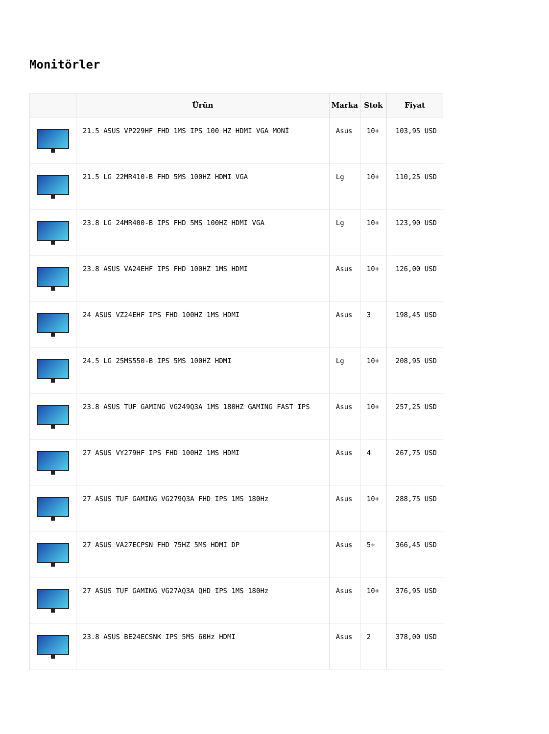Monitörler
| | Ürün | Marka | Stok | Fiyat |
| --- | --- | --- | --- | --- |
| | 21.5 ASUS VP229HF FHD 1MS IPS 100 HZ HDMI VGA MONİ | Asus | 10+ | 103,95 USD |
| | 21.5 LG 22MR410-B FHD 5MS 100HZ HDMI VGA | Lg | 10+ | 110,25 USD |
| | 23.8 LG 24MR400-B IPS FHD 5MS 100HZ HDMI VGA | Lg | 10+ | 123,90 USD |
| | 23.8 ASUS VA24EHF IPS FHD 100HZ 1MS HDMI | Asus | 10+ | 126,00 USD |
| | 24 ASUS VZ24EHF IPS FHD 100HZ 1MS HDMI | Asus | 3 | 198,45 USD |
| | 24.5 LG 25MS550-B IPS 5MS 100HZ HDMI | Lg | 10+ | 208,95 USD |
| | 23.8 ASUS TUF GAMING VG249Q3A 1MS 180HZ GAMING FAST IPS | Asus | 10+ | 257,25 USD |
| | 27 ASUS VY279HF IPS FHD 100HZ 1MS HDMI | Asus | 4 | 267,75 USD |
| | 27 ASUS TUF GAMING VG279Q3A FHD IPS 1MS 180Hz | Asus | 10+ | 288,75 USD |
| | 27 ASUS VA27ECPSN FHD 75HZ 5MS HDMI DP | Asus | 5+ | 366,45 USD |
| | 27 ASUS TUF GAMING VG27AQ3A QHD IPS 1MS 180Hz | Asus | 10+ | 376,95 USD |
| | 23.8 ASUS BE24ECSNK IPS 5MS 60Hz HDMI | Asus | 2 | 378,00 USD |